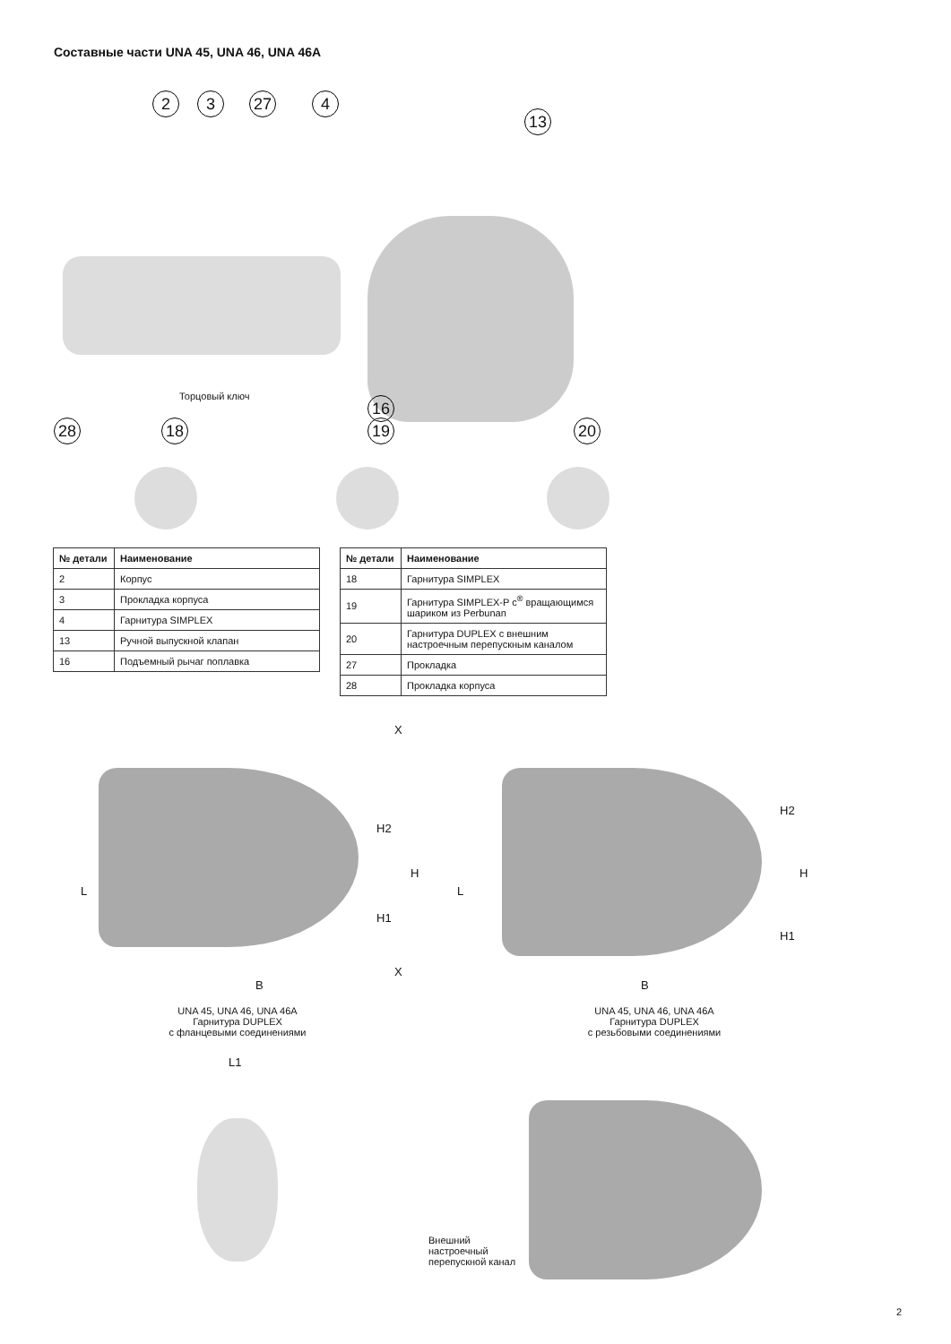Составные части UNA 45, UNA 46, UNA 46A
2 3 27 4
13
Торцовый ключ 16
28 18 19 20
| № детали | Наименование |
| --- | --- |
| 2 | Корпус |
| 3 | Прокладка корпуса |
| 4 | Гарнитура SIMPLEX |
| 13 | Ручной выпускной клапан |
| 16 | Подъемный рычаг поплавка |
| № детали | Наименование |
| --- | --- |
| 18 | Гарнитура SIMPLEX |
| 19 | Гарнитура SIMPLEX-P с<sup>®</sup> вращающимся шариком из Perbunan |
| 20 | Гарнитура DUPLEX с внешним настроечным перепускным каналом |
| 27 | Прокладка |
| 28 | Прокладка корпуса |
X
H2
H
L
H1
X
B
L
H2
H
H1
B
UNA 45, UNA 46, UNA 46A
Гарнитура DUPLEX
с фланцевыми соединениями
UNA 45, UNA 46, UNA 46A
Гарнитура DUPLEX
с резьбовыми соединениями
L1
Внешний
настроечный
перепускной канал
2